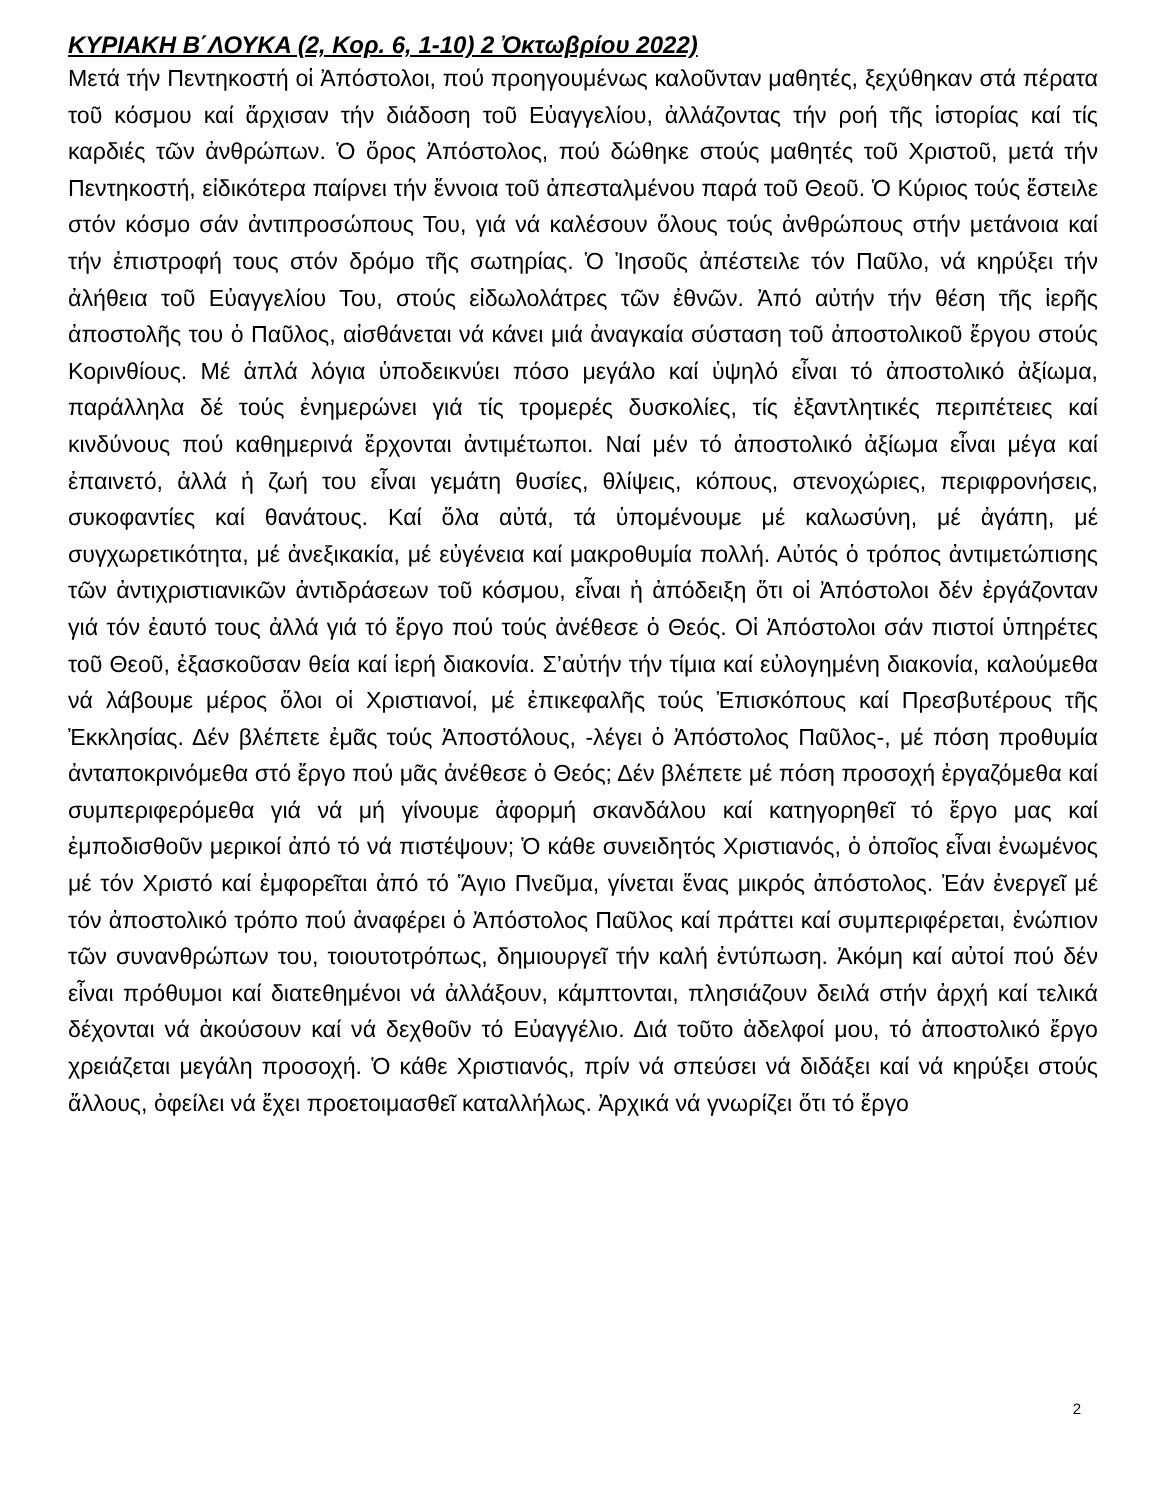ΚΥΡΙΑΚΗ Β΄ΛΟΥΚΑ (2, Κορ. 6, 1-10) 2 Ὀκτωβρίου 2022)
Μετά τήν Πεντηκοστή οἱ Ἀπόστολοι, πού προηγουμένως καλοῦνταν μαθητές, ξεχύθηκαν στά πέρατα τοῦ κόσμου καί ἄρχισαν τήν διάδοση τοῦ Εὐαγγελίου, ἀλλάζοντας τήν ροή τῆς ἱστορίας καί τίς καρδιές τῶν ἀνθρώπων. Ὁ ὅρος Ἀπόστολος, πού δώθηκε στούς μαθητές τοῦ Χριστοῦ, μετά τήν Πεντηκοστή, εἰδικότερα παίρνει τήν ἔννοια τοῦ ἀπεσταλμένου παρά τοῦ Θεοῦ. Ὁ Κύριος τούς ἔστειλε στόν κόσμο σάν ἀντιπροσώπους Του, γιά νά καλέσουν ὅλους τούς ἀνθρώπους στήν μετάνοια καί τήν ἐπιστροφή τους στόν δρόμο τῆς σωτηρίας. Ὁ Ἰησοῦς ἀπέστειλε τόν Παῦλο, νά κηρύξει τήν ἀλήθεια τοῦ Εὐαγγελίου Του, στούς εἰδωλολάτρες τῶν ἐθνῶν. Ἀπό αὐτήν τήν θέση τῆς ἱερῆς ἀποστολῆς του ὁ Παῦλος, αἰσθάνεται νά κάνει μιά ἀναγκαία σύσταση τοῦ ἀποστολικοῦ ἔργου στούς Κορινθίους. Μέ ἁπλά λόγια ὑποδεικνύει πόσο μεγάλο καί ὑψηλό εἶναι τό ἀποστολικό ἀξίωμα, παράλληλα δέ τούς ἐνημερώνει γιά τίς τρομερές δυσκολίες, τίς ἐξαντλητικές περιπέτειες καί κινδύνους πού καθημερινά ἔρχονται ἀντιμέτωποι. Ναί μέν τό ἀποστολικό ἀξίωμα εἶναι μέγα καί ἐπαινετό, ἀλλά ἡ ζωή του εἶναι γεμάτη θυσίες, θλίψεις, κόπους, στενοχώριες, περιφρονήσεις, συκοφαντίες καί θανάτους. Καί ὅλα αὐτά, τά ὑπομένουμε μέ καλωσύνη, μέ ἀγάπη, μέ συγχωρετικότητα, μέ ἀνεξικακία, μέ εὐγένεια καί μακροθυμία πολλή. Αὐτός ὁ τρόπος ἀντιμετώπισης τῶν ἀντιχριστιανικῶν ἀντιδράσεων τοῦ κόσμου, εἶναι ἡ ἀπόδειξη ὅτι οἱ Ἀπόστολοι δέν ἐργάζονταν γιά τόν ἑαυτό τους ἀλλά γιά τό ἔργο πού τούς ἀνέθεσε ὁ Θεός. Οἱ Ἀπόστολοι σάν πιστοί ὑπηρέτες τοῦ Θεοῦ, ἐξασκοῦσαν θεία καί ἱερή διακονία. Σ’αὐτήν τήν τίμια καί εὐλογημένη διακονία, καλούμεθα νά λάβουμε μέρος ὅλοι οἱ Χριστιανοί, μέ ἐπικεφαλῆς τούς Ἐπισκόπους καί Πρεσβυτέρους τῆς Ἐκκλησίας. Δέν βλέπετε ἐμᾶς τούς Ἀποστόλους, -λέγει ὁ Ἀπόστολος Παῦλος-, μέ πόση προθυμία ἀνταποκρινόμεθα στό ἔργο πού μᾶς ἀνέθεσε ὁ Θεός; Δέν βλέπετε μέ πόση προσοχή ἐργαζόμεθα καί συμπεριφερόμεθα γιά νά μή γίνουμε ἀφορμή σκανδάλου καί κατηγορηθεῖ τό ἔργο μας καί ἐμποδισθοῦν μερικοί ἀπό τό νά πιστέψουν; Ὁ κάθε συνειδητός Χριστιανός, ὁ ὁποῖος εἶναι ἑνωμένος μέ τόν Χριστό καί ἐμφορεῖται ἀπό τό Ἅγιο Πνεῦμα, γίνεται ἕνας μικρός ἀπόστολος. Ἐάν ἐνεργεῖ μέ τόν ἀποστολικό τρόπο πού ἀναφέρει ὁ Ἀπόστολος Παῦλος καί πράττει καί συμπεριφέρεται, ἐνώπιον τῶν συνανθρώπων του, τοιουτοτρόπως, δημιουργεῖ τήν καλή ἐντύπωση. Ἀκόμη καί αὐτοί πού δέν εἶναι πρόθυμοι καί διατεθημένοι νά ἀλλάξουν, κάμπτονται, πλησιάζουν δειλά στήν ἀρχή καί τελικά δέχονται νά ἀκούσουν καί νά δεχθοῦν τό Εὐαγγέλιο. Διά τοῦτο ἀδελφοί μου, τό ἀποστολικό ἔργο χρειάζεται μεγάλη προσοχή. Ὁ κάθε Χριστιανός, πρίν νά σπεύσει νά διδάξει καί νά κηρύξει στούς ἄλλους, ὀφείλει νά ἔχει προετοιμασθεῖ καταλλήλως. Ἀρχικά νά γνωρίζει ὅτι τό ἔργο
2